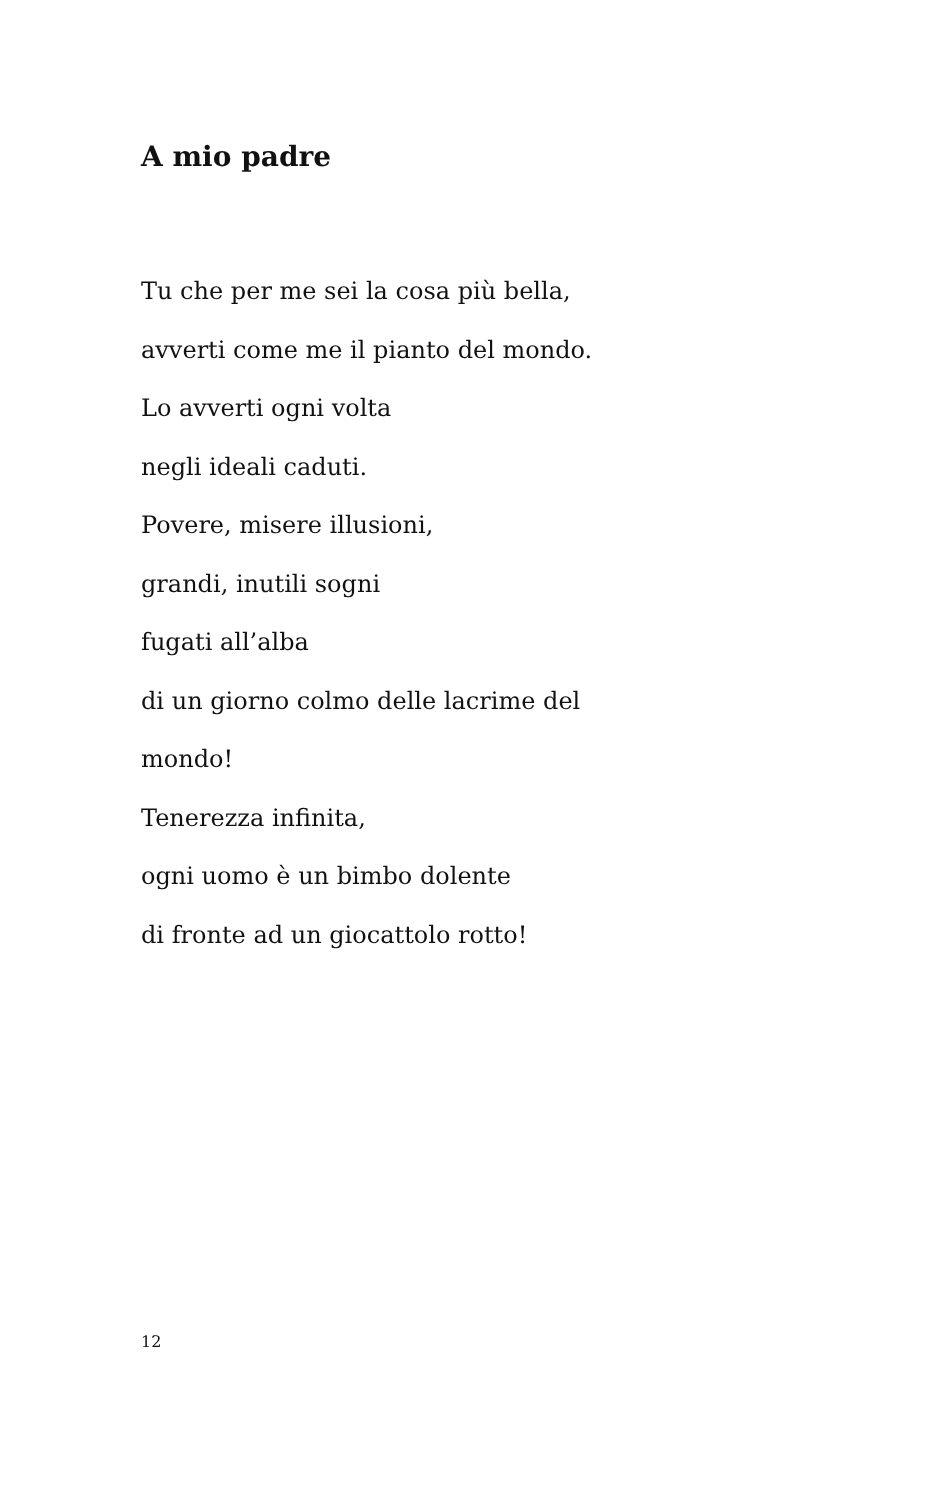A mio padre
Tu che per me sei la cosa più bella,
avverti come me il pianto del mondo.
Lo avverti ogni volta
negli ideali caduti.
Povere, misere illusioni,
grandi, inutili sogni
fugati all’alba
di un giorno colmo delle lacrime del
mondo!
Tenerezza infinita,
ogni uomo è un bimbo dolente
di fronte ad un giocattolo rotto!
12